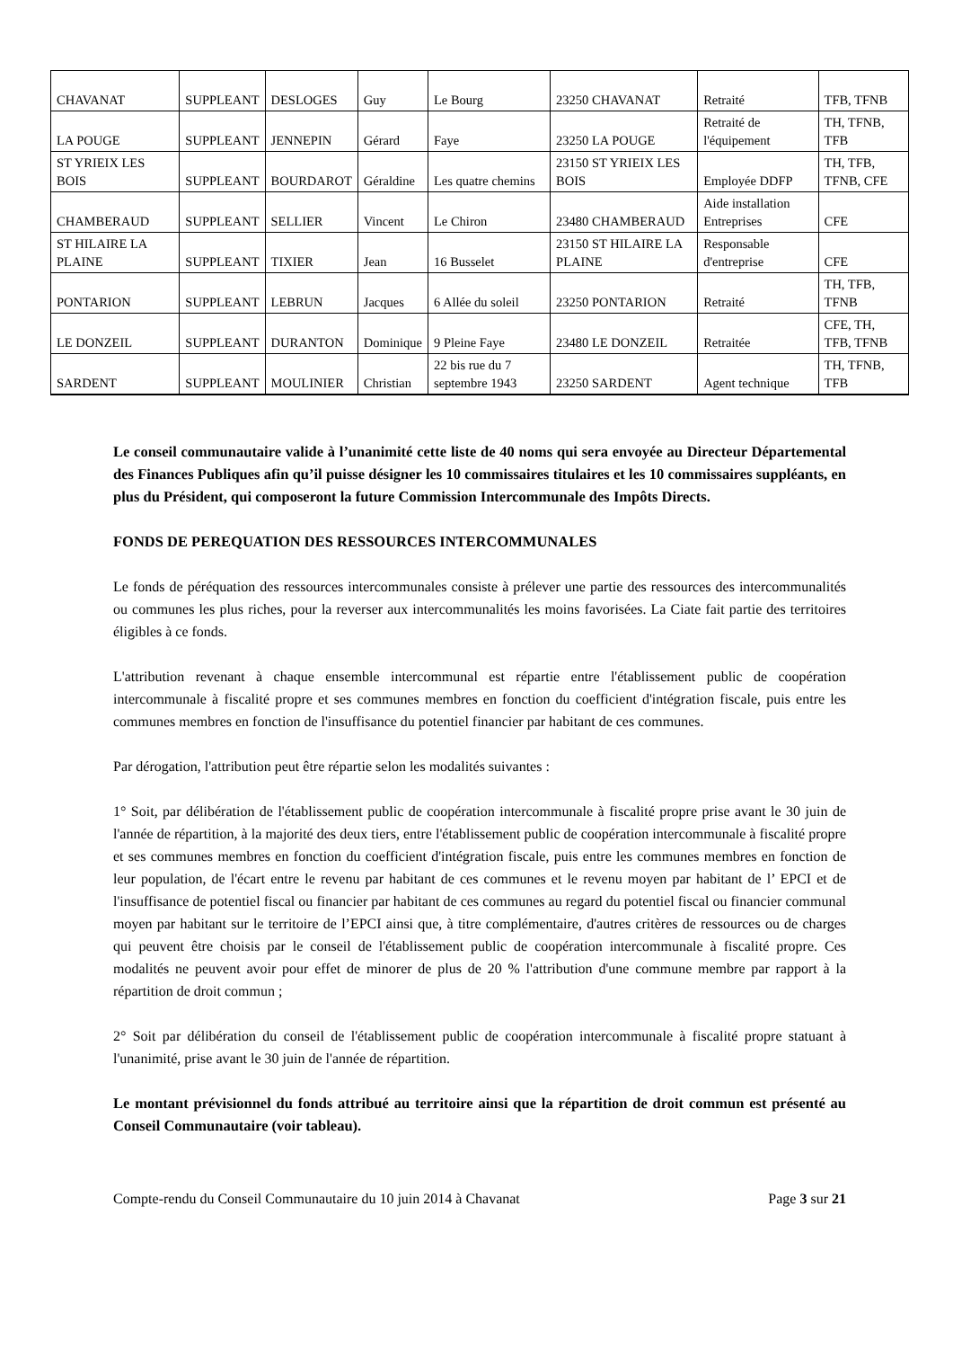| CHAVANAT | SUPPLEANT | DESLOGES | Guy | Le Bourg | 23250 CHAVANAT | Retraité | TFB, TFNB |
| LA POUGE | SUPPLEANT | JENNEPIN | Gérard | Faye | 23250 LA POUGE | Retraité de l'équipement | TH, TFNB, TFB |
| ST YRIEIX LES BOIS | SUPPLEANT | BOURDAROT | Géraldine | Les quatre chemins | 23150 ST YRIEIX LES BOIS | Employée DDFP | TH, TFB, TFNB, CFE |
| CHAMBERAUD | SUPPLEANT | SELLIER | Vincent | Le Chiron | 23480 CHAMBERAUD | Aide installation Entreprises | CFE |
| ST HILAIRE LA PLAINE | SUPPLEANT | TIXIER | Jean | 16 Busselet | 23150 ST HILAIRE LA PLAINE | Responsable d'entreprise | CFE |
| PONTARION | SUPPLEANT | LEBRUN | Jacques | 6 Allée du soleil | 23250 PONTARION | Retraité | TH, TFB, TFNB |
| LE DONZEIL | SUPPLEANT | DURANTON | Dominique | 9 Pleine Faye | 23480 LE DONZEIL | Retraitée | CFE, TH, TFB, TFNB |
| SARDENT | SUPPLEANT | MOULINIER | Christian | 22 bis rue du 7 septembre 1943 | 23250 SARDENT | Agent technique | TH, TFNB, TFB |
Le conseil communautaire valide à l’unanimité cette liste de 40 noms qui sera envoyée au Directeur Départemental des Finances Publiques afin qu’il puisse désigner les 10 commissaires titulaires et les 10 commissaires suppléants, en plus du Président, qui composeront la future Commission Intercommunale des Impôts Directs.
FONDS DE PEREQUATION DES RESSOURCES INTERCOMMUNALES
Le fonds de péréquation des ressources intercommunales consiste à prélever une partie des ressources des intercommunalités ou communes les plus riches, pour la reverser aux intercommunalités les moins favorisées. La Ciate fait partie des territoires éligibles à ce fonds.
L'attribution revenant à chaque ensemble intercommunal est répartie entre l'établissement public de coopération intercommunale à fiscalité propre et ses communes membres en fonction du coefficient d'intégration fiscale, puis entre les communes membres en fonction de l'insuffisance du potentiel financier par habitant de ces communes.
Par dérogation, l'attribution peut être répartie selon les modalités suivantes :
1° Soit, par délibération de l'établissement public de coopération intercommunale à fiscalité propre prise avant le 30 juin de l'année de répartition, à la majorité des deux tiers, entre l'établissement public de coopération intercommunale à fiscalité propre et ses communes membres en fonction du coefficient d'intégration fiscale, puis entre les communes membres en fonction de leur population, de l'écart entre le revenu par habitant de ces communes et le revenu moyen par habitant de l’ EPCI et de l'insuffisance de potentiel fiscal ou financier par habitant de ces communes au regard du potentiel fiscal ou financier communal moyen par habitant sur le territoire de l’EPCI ainsi que, à titre complémentaire, d'autres critères de ressources ou de charges qui peuvent être choisis par le conseil de l'établissement public de coopération intercommunale à fiscalité propre. Ces modalités ne peuvent avoir pour effet de minorer de plus de 20 % l'attribution d'une commune membre par rapport à la répartition de droit commun ;
2° Soit par délibération du conseil de l'établissement public de coopération intercommunale à fiscalité propre statuant à l'unanimité, prise avant le 30 juin de l'année de répartition.
Le montant prévisionnel du fonds attribué au territoire ainsi que la répartition de droit commun est présenté au Conseil Communautaire (voir tableau).
Compte-rendu du Conseil Communautaire du 10 juin 2014 à Chavanat Page 3 sur 21